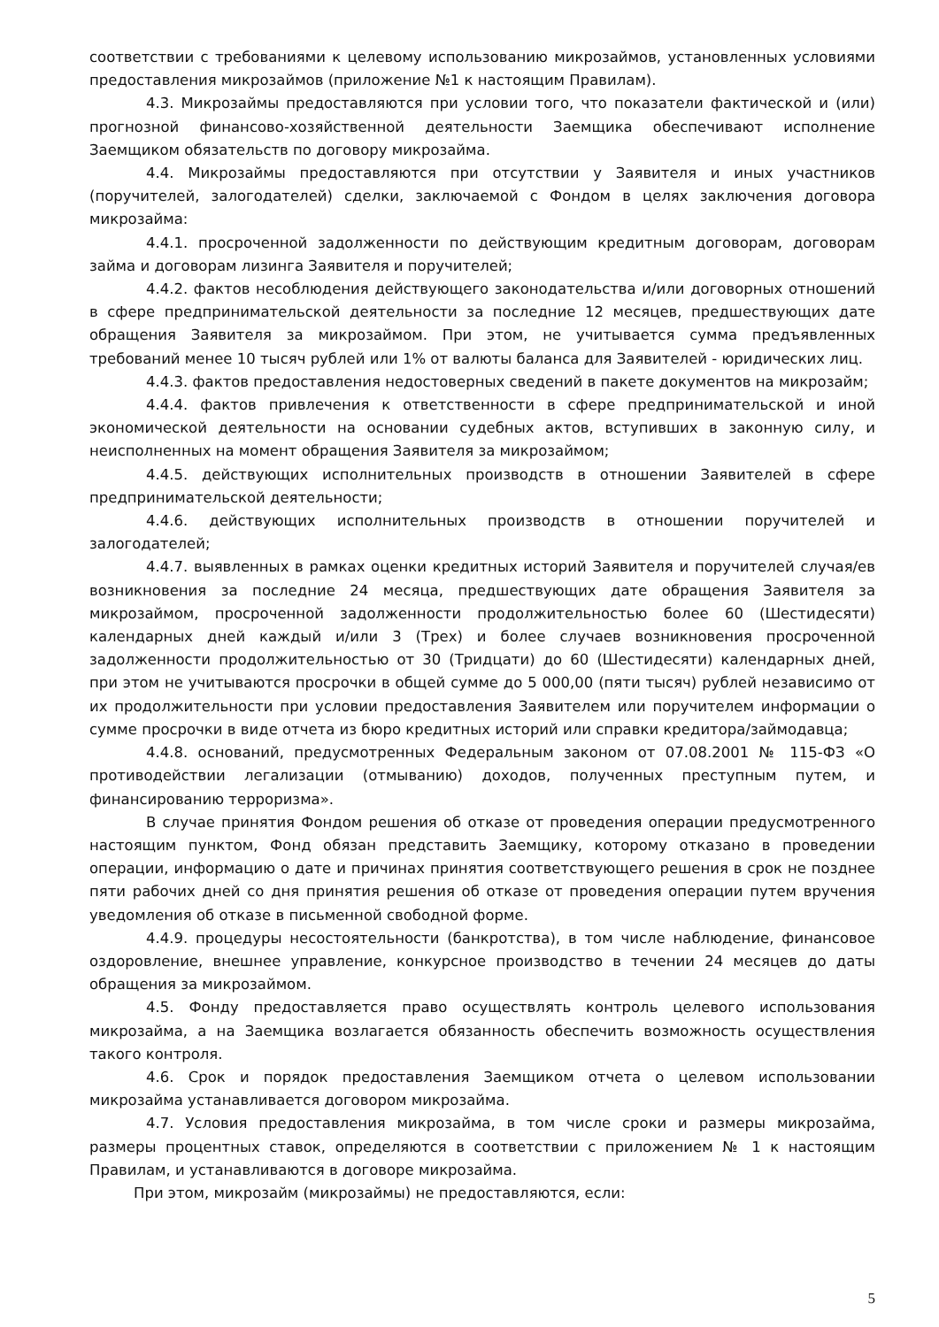соответствии с требованиями к целевому использованию микрозаймов, установленных условиями предоставления микрозаймов (приложение №1 к настоящим Правилам).
4.3. Микрозаймы предоставляются при условии того, что показатели фактической и (или) прогнозной финансово-хозяйственной деятельности Заемщика обеспечивают исполнение Заемщиком обязательств по договору микрозайма.
4.4. Микрозаймы предоставляются при отсутствии у Заявителя и иных участников (поручителей, залогодателей) сделки, заключаемой с Фондом в целях заключения договора микрозайма:
4.4.1. просроченной задолженности по действующим кредитным договорам, договорам займа и договорам лизинга Заявителя и поручителей;
4.4.2. фактов несоблюдения действующего законодательства и/или договорных отношений в сфере предпринимательской деятельности за последние 12 месяцев, предшествующих дате обращения Заявителя за микрозаймом. При этом, не учитывается сумма предъявленных требований менее 10 тысяч рублей или 1% от валюты баланса для Заявителей - юридических лиц.
4.4.3. фактов предоставления недостоверных сведений в пакете документов на микрозайм;
4.4.4. фактов привлечения к ответственности в сфере предпринимательской и иной экономической деятельности на основании судебных актов, вступивших в законную силу, и неисполненных на момент обращения Заявителя за микрозаймом;
4.4.5. действующих исполнительных производств в отношении Заявителей в сфере предпринимательской деятельности;
4.4.6. действующих исполнительных производств в отношении поручителей и залогодателей;
4.4.7. выявленных в рамках оценки кредитных историй Заявителя и поручителей случая/ев возникновения за последние 24 месяца, предшествующих дате обращения Заявителя за микрозаймом, просроченной задолженности продолжительностью более 60 (Шестидесяти) календарных дней каждый и/или 3 (Трех) и более случаев возникновения просроченной задолженности продолжительностью от 30 (Тридцати) до 60 (Шестидесяти) календарных дней, при этом не учитываются просрочки в общей сумме до 5 000,00 (пяти тысяч) рублей независимо от их продолжительности при условии предоставления Заявителем или поручителем информации о сумме просрочки в виде отчета из бюро кредитных историй или справки кредитора/займодавца;
4.4.8. оснований, предусмотренных Федеральным законом от 07.08.2001 № 115-ФЗ «О противодействии легализации (отмыванию) доходов, полученных преступным путем, и финансированию терроризма».
В случае принятия Фондом решения об отказе от проведения операции предусмотренного настоящим пунктом, Фонд обязан представить Заемщику, которому отказано в проведении операции, информацию о дате и причинах принятия соответствующего решения в срок не позднее пяти рабочих дней со дня принятия решения об отказе от проведения операции путем вручения уведомления об отказе в письменной свободной форме.
4.4.9. процедуры несостоятельности (банкротства), в том числе наблюдение, финансовое оздоровление, внешнее управление, конкурсное производство в течении 24 месяцев до даты обращения за микрозаймом.
4.5. Фонду предоставляется право осуществлять контроль целевого использования микрозайма, а на Заемщика возлагается обязанность обеспечить возможность осуществления такого контроля.
4.6. Срок и порядок предоставления Заемщиком отчета о целевом использовании микрозайма устанавливается договором микрозайма.
4.7. Условия предоставления микрозайма, в том числе сроки и размеры микрозайма, размеры процентных ставок, определяются в соответствии с приложением № 1 к настоящим Правилам, и устанавливаются в договоре микрозайма.
При этом, микрозайм (микрозаймы) не предоставляются, если:
5